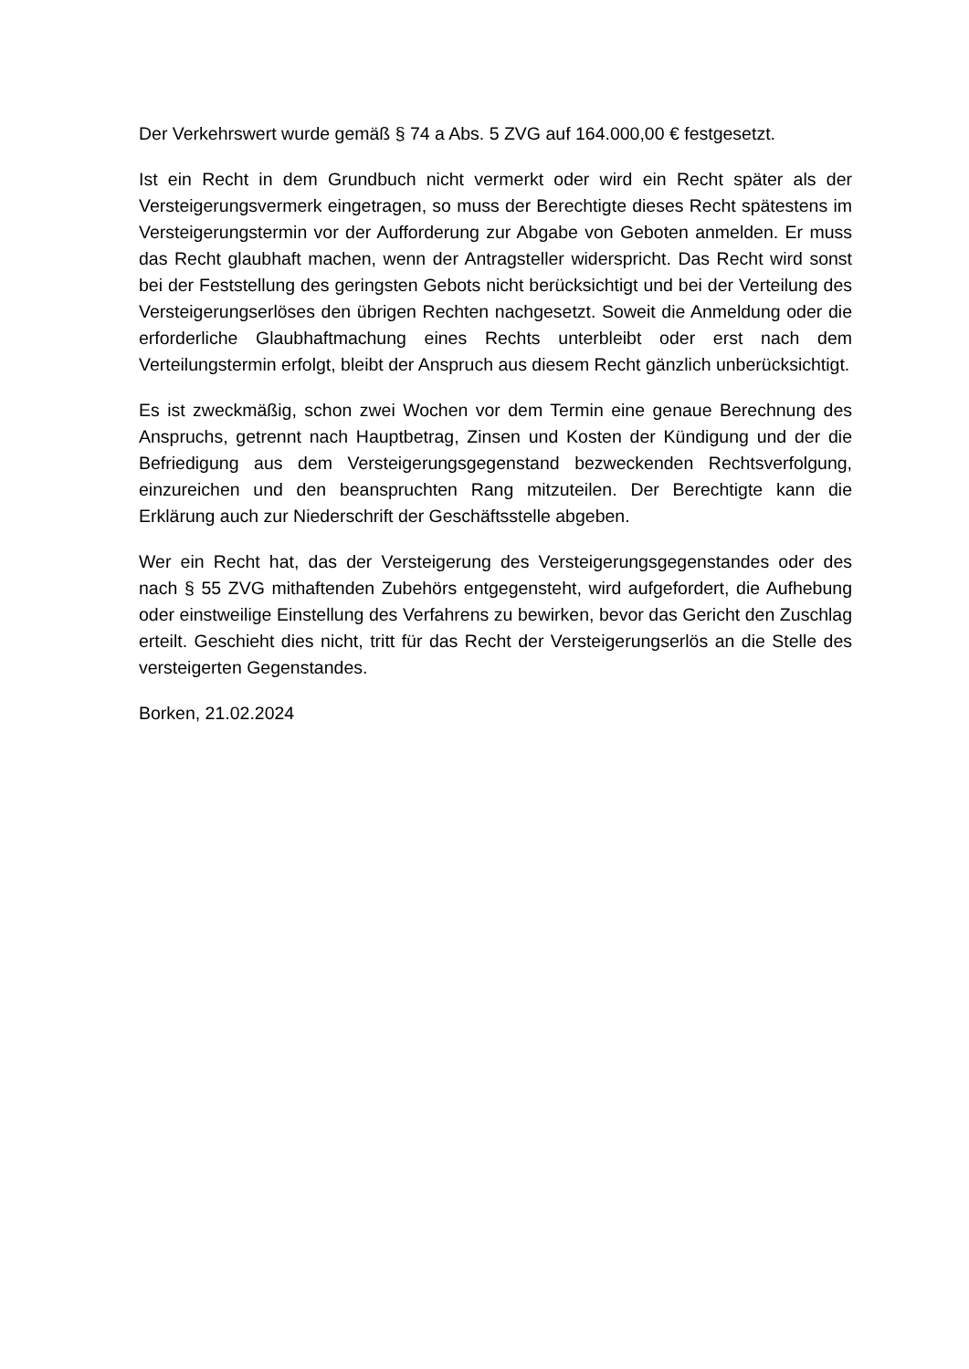Der Verkehrswert wurde gemäß § 74 a Abs. 5 ZVG auf 164.000,00 € festgesetzt.
Ist ein Recht in dem Grundbuch nicht vermerkt oder wird ein Recht später als der Versteigerungsvermerk eingetragen, so muss der Berechtigte dieses Recht spätestens im Versteigerungstermin vor der Aufforderung zur Abgabe von Geboten anmelden. Er muss das Recht glaubhaft machen, wenn der Antragsteller widerspricht. Das Recht wird sonst bei der Feststellung des geringsten Gebots nicht berücksichtigt und bei der Verteilung des Versteigerungserlöses den übrigen Rechten nachgesetzt. Soweit die Anmeldung oder die erforderliche Glaubhaftmachung eines Rechts unterbleibt oder erst nach dem Verteilungstermin erfolgt, bleibt der Anspruch aus diesem Recht gänzlich unberücksichtigt.
Es ist zweckmäßig, schon zwei Wochen vor dem Termin eine genaue Berechnung des Anspruchs, getrennt nach Hauptbetrag, Zinsen und Kosten der Kündigung und der die Befriedigung aus dem Versteigerungsgegenstand bezweckenden Rechtsverfolgung, einzureichen und den beanspruchten Rang mitzuteilen. Der Berechtigte kann die Erklärung auch zur Niederschrift der Geschäftsstelle abgeben.
Wer ein Recht hat, das der Versteigerung des Versteigerungsgegenstandes oder des nach § 55 ZVG mithaftenden Zubehörs entgegensteht, wird aufgefordert, die Aufhebung oder einstweilige Einstellung des Verfahrens zu bewirken, bevor das Gericht den Zuschlag erteilt. Geschieht dies nicht, tritt für das Recht der Versteigerungserlös an die Stelle des versteigerten Gegenstandes.
Borken, 21.02.2024